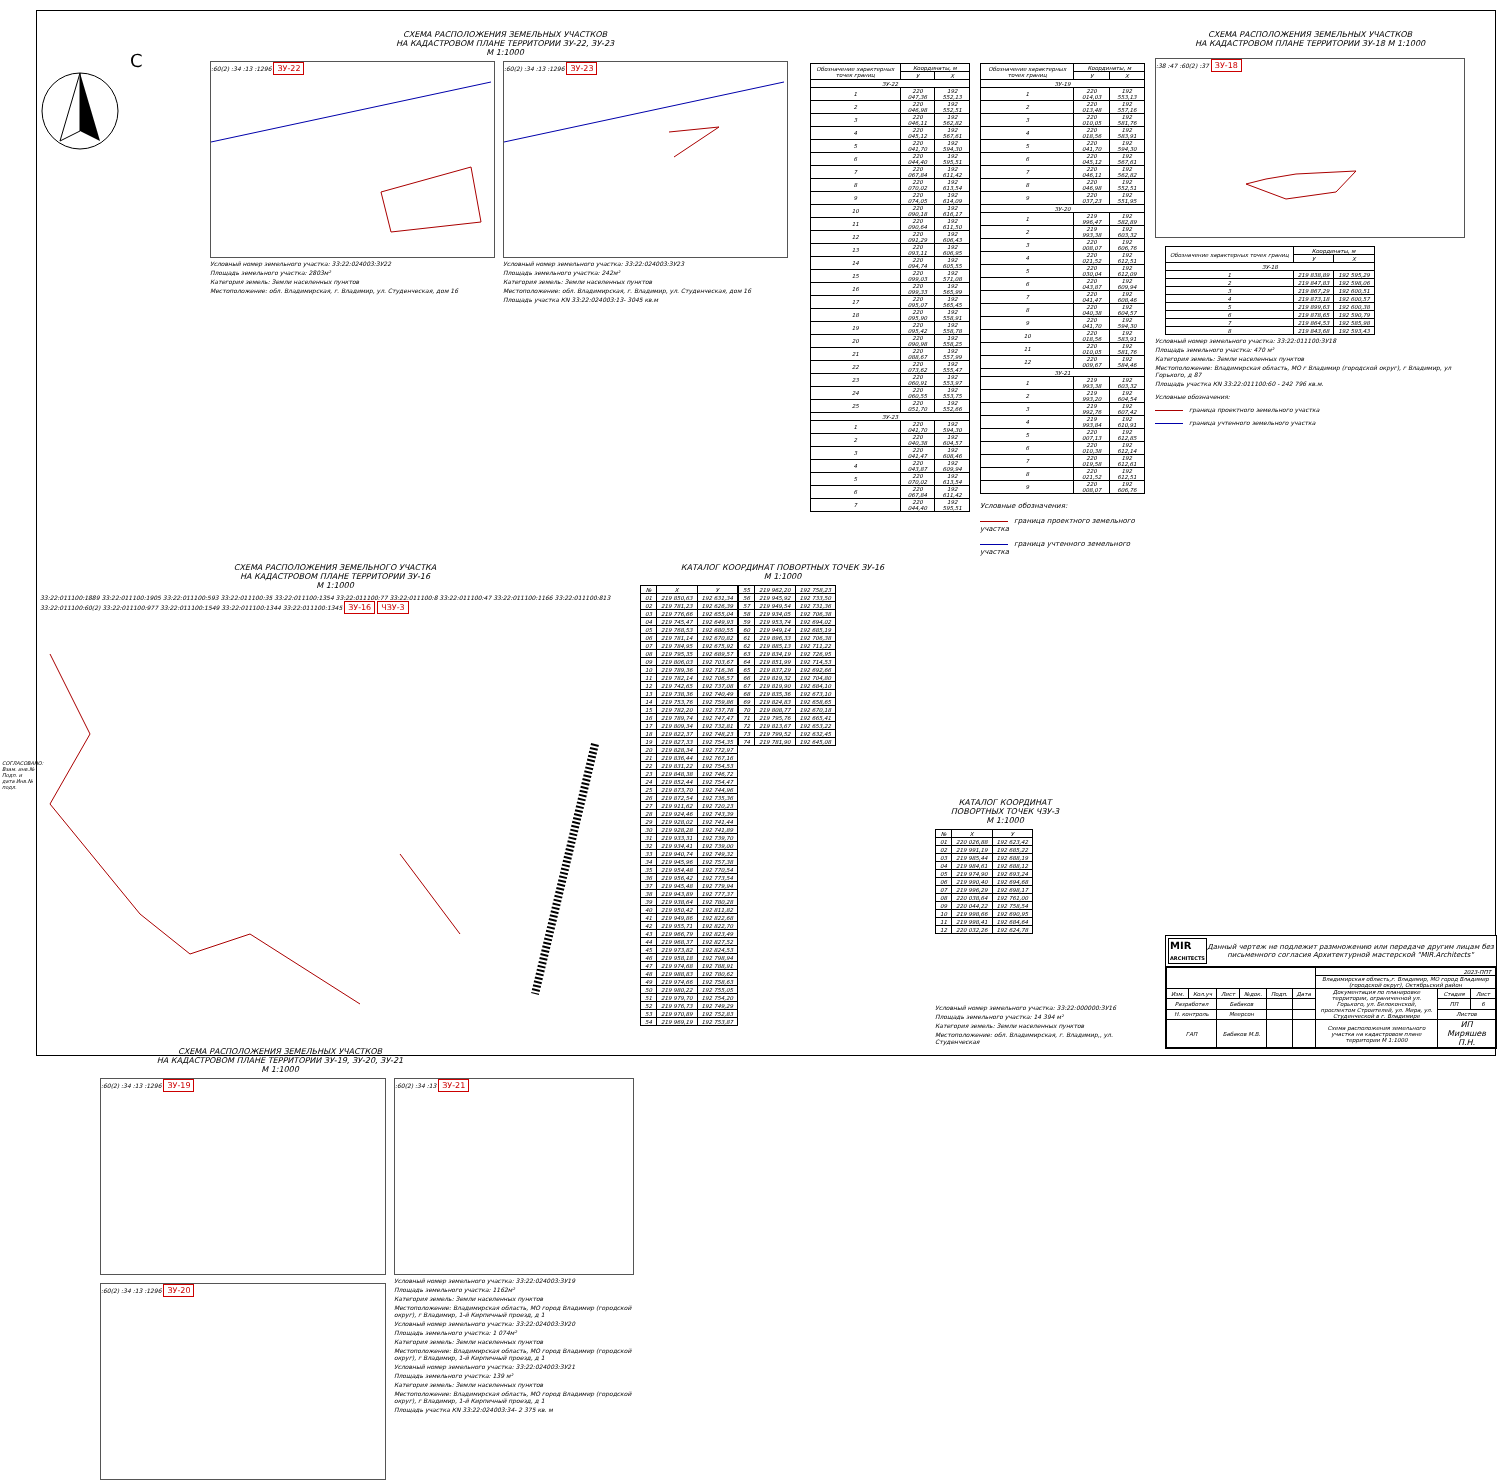С
СХЕМА РАСПОЛОЖЕНИЯ ЗЕМЕЛЬНЫХ УЧАСТКОВ
НА КАДАСТРОВОМ ПЛАНЕ ТЕРРИТОРИИ ЗУ-22, ЗУ-23
М 1:1000
:60(2) :34 :13 :1296 ЗУ-22
Условный номер земельного участка: 33:22:024003:ЗУ22
Площадь земельного участка: 2803м²
Категория земель: Земли населенных пунктов
Местоположение: обл. Владимирская, г. Владимир, ул. Студенческая, дом 16
:60(2) :34 :13 :1296 ЗУ-23
Условный номер земельного участка: 33:22:024003:ЗУ23
Площадь земельного участка: 242м²
Категория земель: Земли населенных пунктов
Местоположение: обл. Владимирская, г. Владимир, ул. Студенческая, дом 16
Площадь участка КN 33:22:024003:13- 3045 кв.м
| Обозначение характерных точек границ | Координаты, м | |
| --- | --- | --- |
| | У | Х |
| ЗУ-22 | | |
| 1 | 220 047,36 | 192 552,13 |
| 2 | 220 046,98 | 192 552,51 |
| 3 | 220 046,11 | 192 562,82 |
| 4 | 220 045,12 | 192 567,61 |
| 5 | 220 041,70 | 192 594,30 |
| 6 | 220 044,40 | 192 595,51 |
| 7 | 220 067,84 | 192 611,42 |
| 8 | 220 070,02 | 192 613,54 |
| 9 | 220 074,05 | 192 614,09 |
| 10 | 220 090,18 | 192 616,17 |
| 11 | 220 090,64 | 192 611,50 |
| 12 | 220 091,29 | 192 606,43 |
| 13 | 220 093,11 | 192 606,95 |
| 14 | 220 094,74 | 192 605,55 |
| 15 | 220 099,03 | 192 571,08 |
| 16 | 220 099,33 | 192 565,99 |
| 17 | 220 095,07 | 192 565,45 |
| 18 | 220 095,90 | 192 558,91 |
| 19 | 220 095,42 | 192 558,78 |
| 20 | 220 090,98 | 192 558,25 |
| 21 | 220 088,67 | 192 557,99 |
| 22 | 220 073,62 | 192 555,47 |
| 23 | 220 060,91 | 192 553,97 |
| 24 | 220 060,55 | 192 553,75 |
| 25 | 220 051,70 | 192 552,66 |
| ЗУ-23 | | |
| 1 | 220 041,70 | 192 594,30 |
| 2 | 220 040,38 | 192 604,57 |
| 3 | 220 041,47 | 192 608,46 |
| 4 | 220 043,87 | 192 609,94 |
| 5 | 220 070,02 | 192 613,54 |
| 6 | 220 067,84 | 192 611,42 |
| 7 | 220 044,40 | 192 595,51 |
| Обозначение характерных точек границ | Координаты, м | |
| --- | --- | --- |
| | У | Х |
| ЗУ-19 | | |
| 1 | 220 014,03 | 192 553,13 |
| 2 | 220 013,48 | 192 557,16 |
| 3 | 220 010,05 | 192 581,76 |
| 4 | 220 018,56 | 192 583,91 |
| 5 | 220 041,70 | 192 594,30 |
| 6 | 220 045,12 | 192 567,61 |
| 7 | 220 046,11 | 192 562,82 |
| 8 | 220 046,98 | 192 552,51 |
| 9 | 220 037,23 | 192 551,95 |
| ЗУ-20 | | |
| 1 | 219 996,47 | 192 582,89 |
| 2 | 219 993,38 | 192 603,32 |
| 3 | 220 008,07 | 192 606,76 |
| 4 | 220 021,52 | 192 612,51 |
| 5 | 220 030,04 | 192 612,09 |
| 6 | 220 043,87 | 192 609,94 |
| 7 | 220 041,47 | 192 608,46 |
| 8 | 220 040,38 | 192 604,57 |
| 9 | 220 041,70 | 192 594,30 |
| 10 | 220 018,56 | 192 583,91 |
| 11 | 220 010,05 | 192 581,76 |
| 12 | 220 009,67 | 192 584,46 |
| ЗУ-21 | | |
| 1 | 219 993,38 | 192 603,32 |
| 2 | 219 993,20 | 192 604,54 |
| 3 | 219 992,76 | 192 607,42 |
| 4 | 219 993,84 | 192 610,91 |
| 5 | 220 007,13 | 192 612,85 |
| 6 | 220 010,38 | 192 612,14 |
| 7 | 220 019,58 | 192 612,61 |
| 8 | 220 021,52 | 192 612,51 |
| 9 | 220 008,07 | 192 606,76 |
Условные обозначения:
граница проектного земельного участка
граница учтенного земельного участка
СХЕМА РАСПОЛОЖЕНИЯ ЗЕМЕЛЬНЫХ УЧАСТКОВ
НА КАДАСТРОВОМ ПЛАНЕ ТЕРРИТОРИИ ЗУ-18 М 1:1000
:38 :47 :60(2) :37 ЗУ-18
| Обозначение характерных точек границ | Координаты, м | |
| --- | --- | --- |
| | У | Х |
| ЗУ-18 | | |
| 1 | 219 838,89 | 192 595,29 |
| 2 | 219 847,83 | 192 598,06 |
| 3 | 219 867,29 | 192 600,51 |
| 4 | 219 873,18 | 192 600,57 |
| 5 | 219 899,63 | 192 600,38 |
| 6 | 219 878,65 | 192 590,79 |
| 7 | 219 864,53 | 192 585,98 |
| 8 | 219 843,68 | 192 593,43 |
Условный номер земельного участка: 33:22:011100:ЗУ18
Площадь земельного участка: 470 м²
Категория земель: Земли населенных пунктов
Местоположение: Владимирская область, МО г Владимир (городской округ), г Владимир, ул Горького, д 87
Площадь участка КN 33:22:011100:60 - 242 796 кв.м.
Условные обозначения:
граница проектного земельного участка
граница учтенного земельного участка
СХЕМА РАСПОЛОЖЕНИЯ ЗЕМЕЛЬНОГО УЧАСТКА
НА КАДАСТРОВОМ ПЛАНЕ ТЕРРИТОРИИ ЗУ-16
М 1:1000
33:22:011100:1889 33:22:011100:1905 33:22:011100:593 33:22:011100:35 33:22:011100:1354 33:22:011100:77 33:22:011100:8 33:22:011100:47 33:22:011100:1166 33:22:011100:813 33:22:011100:60(2) 33:22:011100:977 33:22:011100:1549 33:22:011100:1344 33:22:011100:1345 ЗУ-16 ЧЗУ-3
КАТАЛОГ КООРДИНАТ ПОВОРТНЫХ ТОЧЕК ЗУ-16
М 1:1000
| № | Х | У |
| --- | --- | --- |
| 01 | 219 850,63 | 192 631,34 |
| 02 | 219 781,23 | 192 626,39 |
| 03 | 219 776,66 | 192 655,04 |
| 04 | 219 745,47 | 192 649,93 |
| 05 | 219 768,53 | 192 680,55 |
| 06 | 219 781,14 | 192 670,82 |
| 07 | 219 784,95 | 192 675,92 |
| 08 | 219 795,35 | 192 689,57 |
| 09 | 219 806,03 | 192 703,67 |
| 10 | 219 789,36 | 192 716,36 |
| 11 | 219 782,14 | 192 706,57 |
| 12 | 219 742,65 | 192 737,08 |
| 13 | 219 738,36 | 192 740,49 |
| 14 | 219 753,76 | 192 759,86 |
| 15 | 219 782,20 | 192 737,78 |
| 16 | 219 789,74 | 192 747,47 |
| 17 | 219 809,34 | 192 732,81 |
| 18 | 219 822,37 | 192 748,23 |
| 19 | 219 827,33 | 192 754,35 |
| 20 | 219 828,34 | 192 772,97 |
| 21 | 219 836,44 | 192 767,16 |
| 22 | 219 831,22 | 192 754,53 |
| 23 | 219 848,38 | 192 746,72 |
| 24 | 219 852,44 | 192 754,47 |
| 25 | 219 873,70 | 192 744,96 |
| 26 | 219 872,54 | 192 735,36 |
| 27 | 219 911,62 | 192 720,23 |
| 28 | 219 924,46 | 192 743,39 |
| 29 | 219 928,02 | 192 741,44 |
| 30 | 219 928,28 | 192 741,89 |
| 31 | 219 933,31 | 192 739,70 |
| 32 | 219 934,41 | 192 739,00 |
| 33 | 219 940,74 | 192 749,32 |
| 34 | 219 945,96 | 192 757,38 |
| 35 | 219 954,48 | 192 770,54 |
| 36 | 219 956,42 | 192 773,54 |
| 37 | 219 945,48 | 192 779,94 |
| 38 | 219 943,89 | 192 777,37 |
| 39 | 219 938,64 | 192 780,28 |
| 40 | 219 950,42 | 192 811,82 |
| 41 | 219 949,86 | 192 822,68 |
| 42 | 219 955,71 | 192 822,70 |
| 43 | 219 966,79 | 192 823,49 |
| 44 | 219 968,37 | 192 827,52 |
| 45 | 219 973,82 | 192 824,53 |
| 46 | 219 958,18 | 192 798,94 |
| 47 | 219 974,68 | 192 788,91 |
| 48 | 219 988,83 | 192 780,62 |
| 49 | 219 974,66 | 192 758,63 |
| 50 | 219 980,22 | 192 755,05 |
| 51 | 219 979,70 | 192 754,20 |
| 52 | 219 976,73 | 192 749,29 |
| 53 | 219 970,89 | 192 752,83 |
| 54 | 219 969,19 | 192 753,87 |
| 55 | 219 962,20 | 192 758,23 |
| 56 | 219 945,92 | 192 733,50 |
| 57 | 219 949,54 | 192 731,36 |
| 58 | 219 934,05 | 192 706,38 |
| 59 | 219 953,74 | 192 694,02 |
| 60 | 219 949,14 | 192 685,19 |
| 61 | 219 896,33 | 192 706,38 |
| 62 | 219 885,13 | 192 711,22 |
| 63 | 219 834,19 | 192 726,95 |
| 64 | 219 851,99 | 192 714,53 |
| 65 | 219 837,29 | 192 692,66 |
| 66 | 219 819,32 | 192 704,80 |
| 67 | 219 819,90 | 192 684,10 |
| 68 | 219 835,36 | 192 673,10 |
| 69 | 219 824,83 | 192 658,65 |
| 70 | 219 808,77 | 192 670,18 |
| 71 | 219 795,76 | 192 665,41 |
| 72 | 219 813,67 | 192 653,22 |
| 73 | 219 799,52 | 192 632,45 |
| 74 | 219 781,90 | 192 645,08 |
КАТАЛОГ КООРДИНАТ
ПОВОРТНЫХ ТОЧЕК ЧЗУ-3
М 1:1000
| № | Х | У |
| --- | --- | --- |
| 01 | 220 026,88 | 192 623,42 |
| 02 | 219 991,19 | 192 685,22 |
| 03 | 219 985,44 | 192 688,19 |
| 04 | 219 984,61 | 192 688,12 |
| 05 | 219 974,90 | 192 693,24 |
| 06 | 219 990,40 | 192 694,68 |
| 07 | 219 996,29 | 192 698,17 |
| 08 | 220 038,64 | 192 761,00 |
| 09 | 220 044,22 | 192 758,54 |
| 10 | 219 998,66 | 192 690,95 |
| 11 | 219 998,41 | 192 684,64 |
| 12 | 220 032,26 | 192 624,78 |
Условный номер земельного участка: 33:22:000000:ЗУ16
Площадь земельного участка: 14 394 м²
Категория земель: Земли населенных пунктов
Местоположение: обл. Владимирская, г. Владимир,, ул. Студенческая
СХЕМА РАСПОЛОЖЕНИЯ ЗЕМЕЛЬНЫХ УЧАСТКОВ
НА КАДАСТРОВОМ ПЛАНЕ ТЕРРИТОРИИ ЗУ-19, ЗУ-20, ЗУ-21
М 1:1000
:60(2) :34 :13 :1296 ЗУ-19
:60(2) :34 :13 :1296 ЗУ-20
:60(2) :34 :13 ЗУ-21
Условный номер земельного участка: 33:22:024003:ЗУ19
Площадь земельного участка: 1162м²
Категория земель: Земли населенных пунктов
Местоположение: Владимирская область, МО город Владимир (городской округ), г Владимир, 1-й Кирпичный проезд, д 1
Условный номер земельного участка: 33:22:024003:ЗУ20
Площадь земельного участка: 1 074м²
Категория земель: Земли населенных пунктов
Местоположение: Владимирская область, МО город Владимир (городской округ), г Владимир, 1-й Кирпичный проезд, д 1
Условный номер земельного участка: 33:22:024003:ЗУ21
Площадь земельного участка: 139 м²
Категория земель: Земли населенных пунктов
Местоположение: Владимирская область, МО город Владимир (городской округ), г Владимир, 1-й Кирпичный проезд, д 1
Площадь участка КN 33:22:024003:34- 2 375 кв. м
MIR
ARCHITECTS
Данный чертеж не подлежит размножению или передаче другим лицам без письменного согласия Архитектурной мастерской "MIR.Architects"
| | | | | | | 2023-ППТ | | |
| | | | | | | Владимирская область,г. Владимир, МО город Владимир (городской округ), Октябрьский район | | |
| Изм. | Кол.уч | Лист | №док. | Подп. | Дата | Документация по планировке территории, ограниченной ул. Горького, ул. Белоконской, проспектом Строителей, ул. Мира, ул. Студенческой в г. Владимире | Стадия | Лист |
| Разработал | | Бабаков | | | | | ПП | 6 |
| Н. контроль | | Меерсон | | | | | Листов | |
| ГАП | | Бабаков М.В. | | | | Схема расположения земельного участка на кадастровом плане территории М 1:1000 | ИП Миряшев П.Н. | |
СОГЛАСОВАНО: Взам. инв.№ Подп. и дата Инв.№ подл.